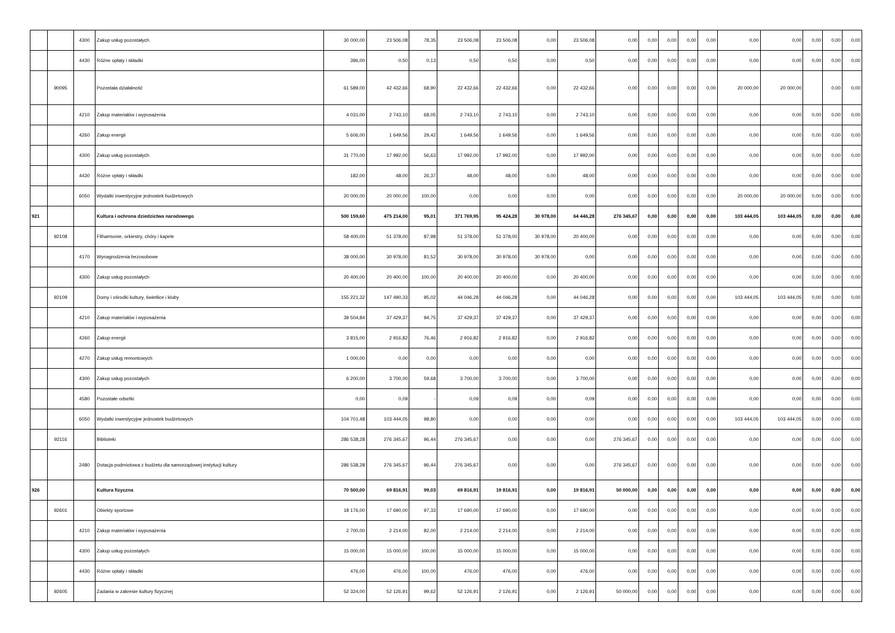| | | 4300 | Zakup usług pozostałych | 30 000,00 | 23 506,08 | 78,35 | 23 506,08 | 23 506,08 | 0,00 | 23 506,08 | 0,00 | 0,00 | 0,00 | 0,00 | 0,00 | 0,00 | 0,00 | 0,00 | 0,00 | 0,00 |
| | | 4430 | Różne opłaty i składki | 396,00 | 0,50 | 0,13 | 0,50 | 0,50 | 0,00 | 0,50 | 0,00 | 0,00 | 0,00 | 0,00 | 0,00 | 0,00 | 0,00 | 0,00 | 0,00 | 0,00 |
| | 90095 | | Pozostała działalność | 61 589,00 | 42 432,66 | 68,90 | 22 432,66 | 22 432,66 | 0,00 | 22 432,66 | 0,00 | 0,00 | 0,00 | 0,00 | 0,00 | 20 000,00 | 20 000,00 | | 0,00 | 0,00 |
| | | 4210 | Zakup materiałów i wyposażenia | 4 031,00 | 2 743,10 | 68,05 | 2 743,10 | 2 743,10 | 0,00 | 2 743,10 | 0,00 | 0,00 | 0,00 | 0,00 | 0,00 | 0,00 | 0,00 | 0,00 | 0,00 | 0,00 |
| | | 4260 | Zakup energii | 5 606,00 | 1 649,56 | 29,42 | 1 649,56 | 1 649,56 | 0,00 | 1 649,56 | 0,00 | 0,00 | 0,00 | 0,00 | 0,00 | 0,00 | 0,00 | 0,00 | 0,00 | 0,00 |
| | | 4300 | Zakup usług pozostałych | 31 770,00 | 17 992,00 | 56,63 | 17 992,00 | 17 992,00 | 0,00 | 17 992,00 | 0,00 | 0,00 | 0,00 | 0,00 | 0,00 | 0,00 | 0,00 | 0,00 | 0,00 | 0,00 |
| | | 4430 | Różne opłaty i składki | 182,00 | 48,00 | 26,37 | 48,00 | 48,00 | 0,00 | 48,00 | 0,00 | 0,00 | 0,00 | 0,00 | 0,00 | 0,00 | 0,00 | 0,00 | 0,00 | 0,00 |
| | | 6050 | Wydatki inwestycyjne jednostek budżetowych | 20 000,00 | 20 000,00 | 100,00 | 0,00 | 0,00 | 0,00 | 0,00 | 0,00 | 0,00 | 0,00 | 0,00 | 0,00 | 20 000,00 | 20 000,00 | 0,00 | 0,00 | 0,00 |
| 921 | | | Kultura i ochrona dziedzictwa narodowego | 500 159,60 | 475 214,00 | 95,01 | 371 769,95 | 95 424,28 | 30 978,00 | 64 446,28 | 276 345,67 | 0,00 | 0,00 | 0,00 | 0,00 | 103 444,05 | 103 444,05 | 0,00 | 0,00 | 0,00 |
| | 92108 | | Filharmonie, orkiestry, chóry i kapele | 58 400,00 | 51 378,00 | 87,98 | 51 378,00 | 51 378,00 | 30 978,00 | 20 400,00 | 0,00 | 0,00 | 0,00 | 0,00 | 0,00 | 0,00 | 0,00 | 0,00 | 0,00 | 0,00 |
| | | 4170 | Wynagrodzenia bezosobowe | 38 000,00 | 30 978,00 | 81,52 | 30 978,00 | 30 978,00 | 30 978,00 | 0,00 | 0,00 | 0,00 | 0,00 | 0,00 | 0,00 | 0,00 | 0,00 | 0,00 | 0,00 | 0,00 |
| | | 4300 | Zakup usług pozostałych | 20 400,00 | 20 400,00 | 100,00 | 20 400,00 | 20 400,00 | 0,00 | 20 400,00 | 0,00 | 0,00 | 0,00 | 0,00 | 0,00 | 0,00 | 0,00 | 0,00 | 0,00 | 0,00 |
| | 92109 | | Domy i ośrodki kultury, świetlice i kluby | 155 221,32 | 147 490,33 | 95,02 | 44 046,28 | 44 046,28 | 0,00 | 44 046,28 | 0,00 | 0,00 | 0,00 | 0,00 | 0,00 | 103 444,05 | 103 444,05 | 0,00 | 0,00 | 0,00 |
| | | 4210 | Zakup materiałów i wyposażenia | 39 504,84 | 37 429,37 | 94,75 | 37 429,37 | 37 429,37 | 0,00 | 37 429,37 | 0,00 | 0,00 | 0,00 | 0,00 | 0,00 | 0,00 | 0,00 | 0,00 | 0,00 | 0,00 |
| | | 4260 | Zakup energii | 3 815,00 | 2 916,82 | 76,46 | 2 916,82 | 2 916,82 | 0,00 | 2 916,82 | 0,00 | 0,00 | 0,00 | 0,00 | 0,00 | 0,00 | 0,00 | 0,00 | 0,00 | 0,00 |
| | | 4270 | Zakup usług remontowych | 1 000,00 | 0,00 | 0,00 | 0,00 | 0,00 | 0,00 | 0,00 | 0,00 | 0,00 | 0,00 | 0,00 | 0,00 | 0,00 | 0,00 | 0,00 | 0,00 | 0,00 |
| | | 4300 | Zakup usług pozostałych | 6 200,00 | 3 700,00 | 59,68 | 3 700,00 | 3 700,00 | 0,00 | 3 700,00 | 0,00 | 0,00 | 0,00 | 0,00 | 0,00 | 0,00 | 0,00 | 0,00 | 0,00 | 0,00 |
| | | 4580 | Pozostałe odsetki | 0,00 | 0,09 | - | 0,09 | 0,09 | 0,00 | 0,09 | 0,00 | 0,00 | 0,00 | 0,00 | 0,00 | 0,00 | 0,00 | 0,00 | 0,00 | 0,00 |
| | | 6050 | Wydatki inwestycyjne jednostek budżetowych | 104 701,48 | 103 444,05 | 98,80 | 0,00 | 0,00 | 0,00 | 0,00 | 0,00 | 0,00 | 0,00 | 0,00 | 0,00 | 103 444,05 | 103 444,05 | 0,00 | 0,00 | 0,00 |
| | 92116 | | Biblioteki | 286 538,28 | 276 345,67 | 96,44 | 276 345,67 | 0,00 | 0,00 | 0,00 | 276 345,67 | 0,00 | 0,00 | 0,00 | 0,00 | 0,00 | 0,00 | 0,00 | 0,00 | 0,00 |
| | | 2480 | Dotacja podmiotowa z budżetu dla samorządowej instytucji kultury | 286 538,28 | 276 345,67 | 96,44 | 276 345,67 | 0,00 | 0,00 | 0,00 | 276 345,67 | 0,00 | 0,00 | 0,00 | 0,00 | 0,00 | 0,00 | 0,00 | 0,00 | 0,00 |
| 926 | | | Kultura fizyczna | 70 500,00 | 69 816,91 | 99,03 | 69 816,91 | 19 816,91 | 0,00 | 19 816,91 | 50 000,00 | 0,00 | 0,00 | 0,00 | 0,00 | 0,00 | 0,00 | 0,00 | 0,00 | 0,00 |
| | 92601 | | Obiekty sportowe | 18 176,00 | 17 690,00 | 97,33 | 17 690,00 | 17 690,00 | 0,00 | 17 690,00 | 0,00 | 0,00 | 0,00 | 0,00 | 0,00 | 0,00 | 0,00 | 0,00 | 0,00 | 0,00 |
| | | 4210 | Zakup materiałów i wyposażenia | 2 700,00 | 2 214,00 | 82,00 | 2 214,00 | 2 214,00 | 0,00 | 2 214,00 | 0,00 | 0,00 | 0,00 | 0,00 | 0,00 | 0,00 | 0,00 | 0,00 | 0,00 | 0,00 |
| | | 4300 | Zakup usług pozostałych | 15 000,00 | 15 000,00 | 100,00 | 15 000,00 | 15 000,00 | 0,00 | 15 000,00 | 0,00 | 0,00 | 0,00 | 0,00 | 0,00 | 0,00 | 0,00 | 0,00 | 0,00 | 0,00 |
| | | 4430 | Różne opłaty i składki | 476,00 | 476,00 | 100,00 | 476,00 | 476,00 | 0,00 | 476,00 | 0,00 | 0,00 | 0,00 | 0,00 | 0,00 | 0,00 | 0,00 | 0,00 | 0,00 | 0,00 |
| | 92605 | | Zadania w zakresie kultury fizycznej | 52 324,00 | 52 126,91 | 99,62 | 52 126,91 | 2 126,91 | 0,00 | 2 126,91 | 50 000,00 | 0,00 | 0,00 | 0,00 | 0,00 | 0,00 | 0,00 | 0,00 | 0,00 | 0,00 |